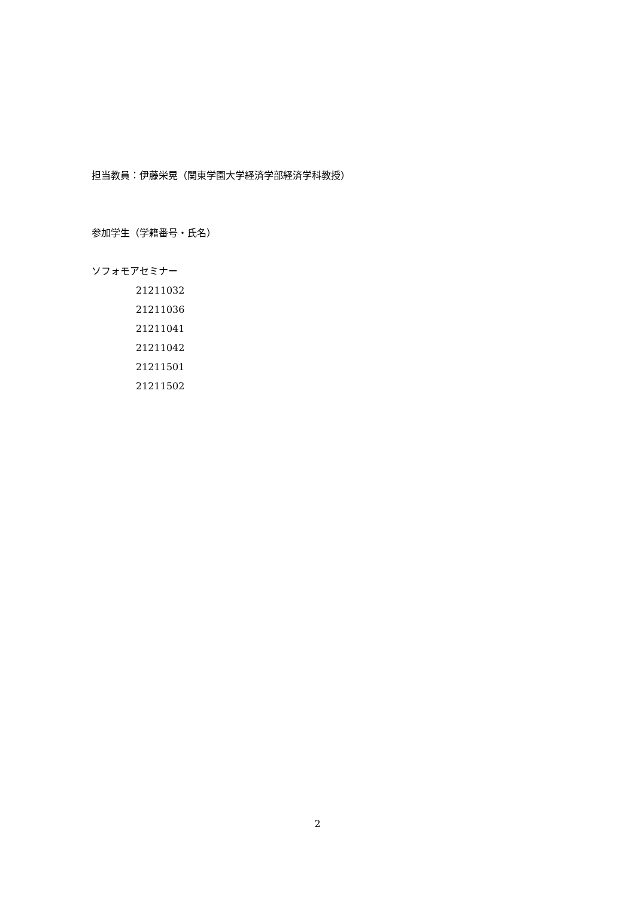担当教員：伊藤栄晃（関東学園大学経済学部経済学科教授）
参加学生（学籍番号・氏名）
ソフォモアセミナー
21211032
21211036
21211041
21211042
21211501
21211502
2